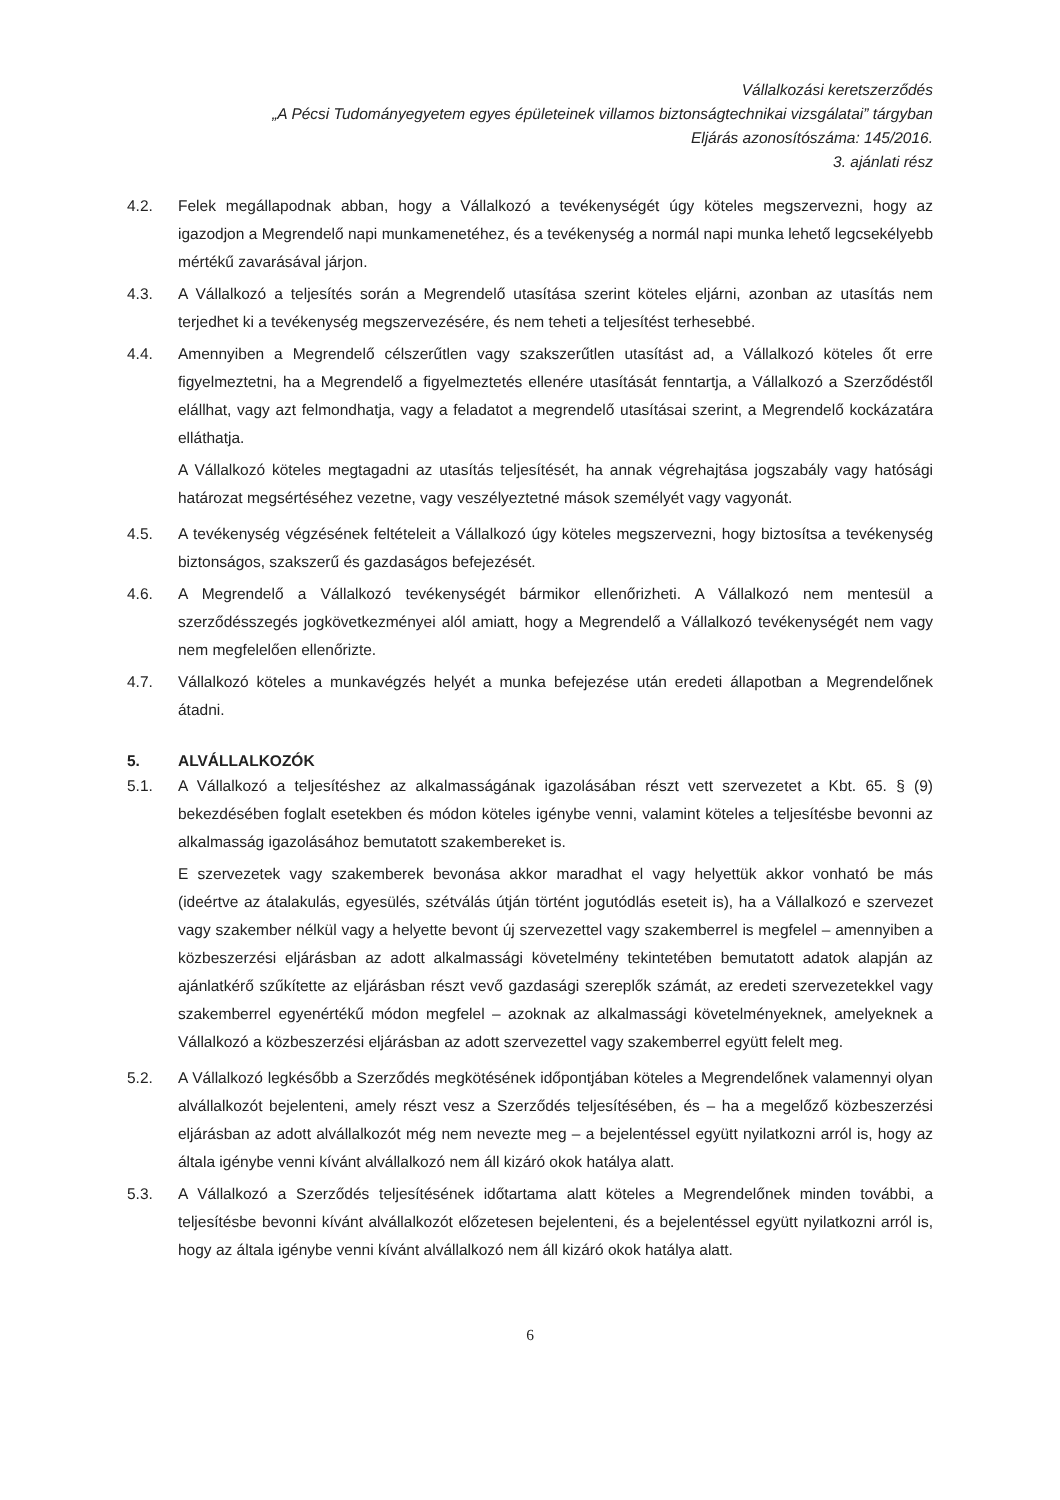Vállalkozási keretszerződés
„A Pécsi Tudományegyetem egyes épületeinek villamos biztonságtechnikai vizsgálatai” tárgyban
Eljárás azonosítószáma: 145/2016.
3. ajánlati rész
4.2. Felek megállapodnak abban, hogy a Vállalkozó a tevékenységét úgy köteles megszervezni, hogy az igazodjon a Megrendelő napi munkamenetéhez, és a tevékenység a normál napi munka lehető legcsekélyebb mértékű zavarásával járjon.
4.3. A Vállalkozó a teljesítés során a Megrendelő utasítása szerint köteles eljárni, azonban az utasítás nem terjedhet ki a tevékenység megszervezésére, és nem teheti a teljesítést terhesebbé.
4.4. Amennyiben a Megrendelő célszerűtlen vagy szakszerűtlen utasítást ad, a Vállalkozó köteles őt erre figyelmeztetni, ha a Megrendelő a figyelmeztetés ellenére utasítását fenntartja, a Vállalkozó a Szerződéstől elállhat, vagy azt felmondhatja, vagy a feladatot a megrendelő utasításai szerint, a Megrendelő kockázatára elláthatja.
A Vállalkozó köteles megtagadni az utasítás teljesítését, ha annak végrehajtása jogszabály vagy hatósági határozat megsértéséhez vezetne, vagy veszélyeztetné mások személyét vagy vagyonát.
4.5. A tevékenység végzésének feltételeit a Vállalkozó úgy köteles megszervezni, hogy biztosítsa a tevékenység biztonságos, szakszerű és gazdaságos befejezését.
4.6. A Megrendelő a Vállalkozó tevékenységét bármikor ellenőrizheti. A Vállalkozó nem mentesül a szerződésszegés jogkövetkezményei alól amiatt, hogy a Megrendelő a Vállalkozó tevékenységét nem vagy nem megfelelően ellenőrizte.
4.7. Vállalkozó köteles a munkavégzés helyét a munka befejezése után eredeti állapotban a Megrendelőnek átadni.
5. ALVÁLLALKOZÓK
5.1. A Vállalkozó a teljesítéshez az alkalmasságának igazolásában részt vett szervezetet a Kbt. 65. § (9) bekezdésében foglalt esetekben és módon köteles igénybe venni, valamint köteles a teljesítésbe bevonni az alkalmasság igazolásához bemutatott szakembereket is.
E szervezetek vagy szakemberek bevonása akkor maradhat el vagy helyettük akkor vonható be más (ideértve az átalakulás, egyesülés, szétválás útján történt jogutódlás eseteit is), ha a Vállalkozó e szervezet vagy szakember nélkül vagy a helyette bevont új szervezettel vagy szakemberrel is megfelel – amennyiben a közbeszerzési eljárásban az adott alkalmassági követelmény tekintetében bemutatott adatok alapján az ajánlatkérő szűkítette az eljárásban részt vevő gazdasági szereplők számát, az eredeti szervezetekkel vagy szakemberrel egyenértékű módon megfelel – azoknak az alkalmassági követelményeknek, amelyeknek a Vállalkozó a közbeszerzési eljárásban az adott szervezettel vagy szakemberrel együtt felelt meg.
5.2. A Vállalkozó legkésőbb a Szerződés megkötésének időpontjában köteles a Megrendelőnek valamennyi olyan alvállalkozót bejelenteni, amely részt vesz a Szerződés teljesítésében, és – ha a megelőző közbeszerzési eljárásban az adott alvállalkozót még nem nevezte meg – a bejelentéssel együtt nyilatkozni arról is, hogy az általa igénybe venni kívánt alvállalkozó nem áll kizáró okok hatálya alatt.
5.3. A Vállalkozó a Szerződés teljesítésének időtartama alatt köteles a Megrendelőnek minden további, a teljesítésbe bevonni kívánt alvállalkozót előzetesen bejelenteni, és a bejelentéssel együtt nyilatkozni arról is, hogy az általa igénybe venni kívánt alvállalkozó nem áll kizáró okok hatálya alatt.
6